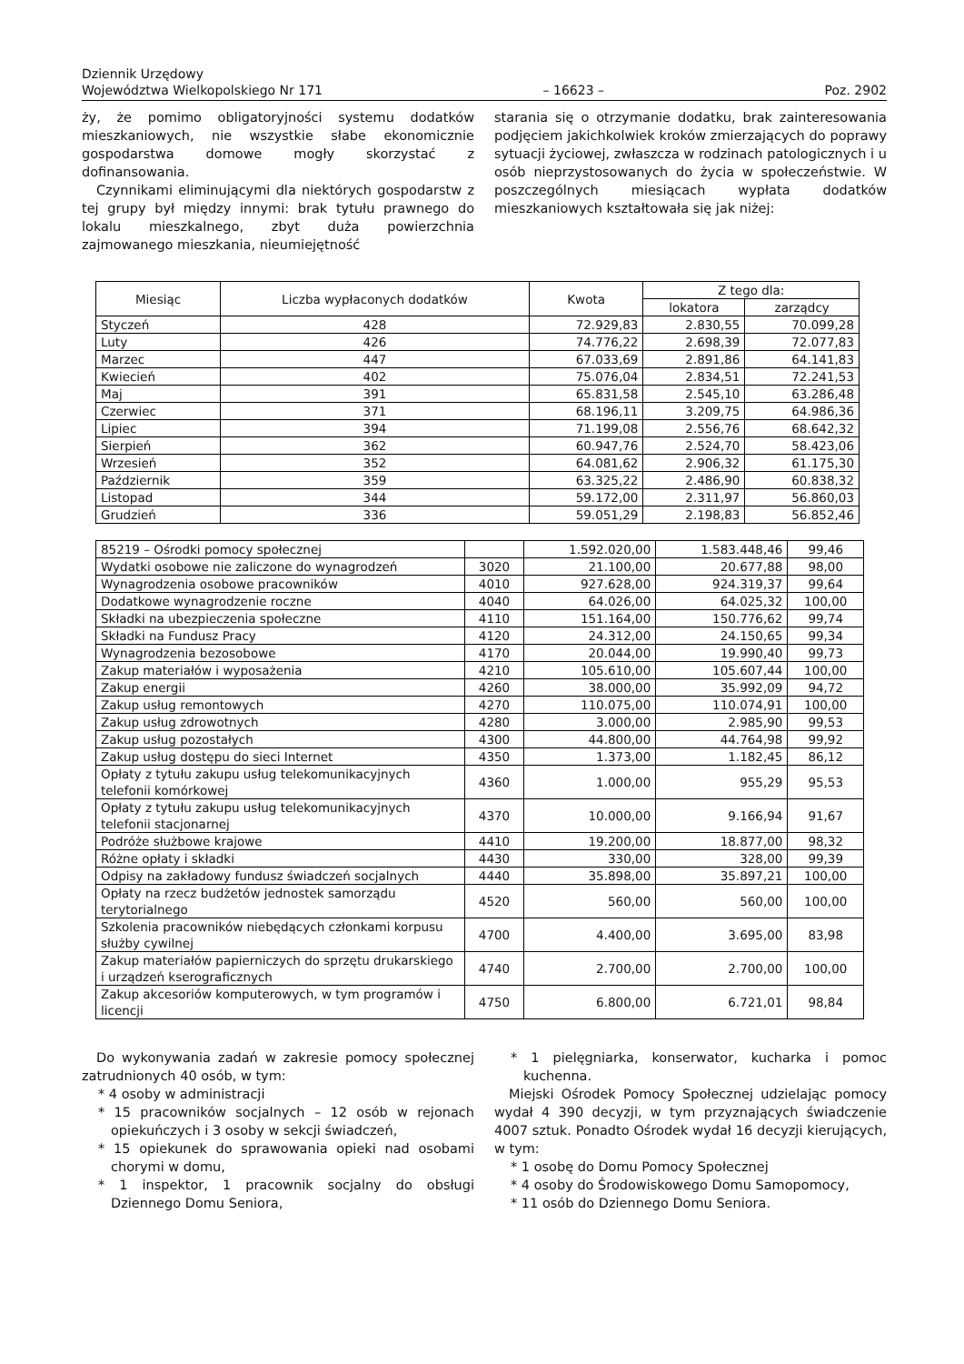Dziennik Urzędowy
Województwa Wielkopolskiego Nr 171
– 16623 –
Poz. 2902
ży, że pomimo obligatoryjności systemu dodatków mieszkaniowych, nie wszystkie słabe ekonomicznie gospodarstwa domowe mogły skorzystać z dofinansowania.
Czynnikami eliminującymi dla niektórych gospodarstw z tej grupy był między innymi: brak tytułu prawnego do lokalu mieszkalnego, zbyt duża powierzchnia zajmowanego mieszkania, nieumiejętność
starania się o otrzymanie dodatku, brak zainteresowania podjęciem jakichkolwiek kroków zmierzających do poprawy sytuacji życiowej, zwłaszcza w rodzinach patologicznych i u osób nieprzystosowanych do życia w społeczeństwie. W poszczególnych miesiącach wypłata dodatków mieszkaniowych kształtowała się jak niżej:
| Miesiąc | Liczba wypłaconych dodatków | Kwota | Z tego dla: | |
| --- | --- | --- | --- | --- |
| | | | lokatora | zarządcy |
| Styczeń | 428 | 72.929,83 | 2.830,55 | 70.099,28 |
| Luty | 426 | 74.776,22 | 2.698,39 | 72.077,83 |
| Marzec | 447 | 67.033,69 | 2.891,86 | 64.141,83 |
| Kwiecień | 402 | 75.076,04 | 2.834,51 | 72.241,53 |
| Maj | 391 | 65.831,58 | 2.545,10 | 63.286,48 |
| Czerwiec | 371 | 68.196,11 | 3.209,75 | 64.986,36 |
| Lipiec | 394 | 71.199,08 | 2.556,76 | 68.642,32 |
| Sierpień | 362 | 60.947,76 | 2.524,70 | 58.423,06 |
| Wrzesień | 352 | 64.081,62 | 2.906,32 | 61.175,30 |
| Październik | 359 | 63.325,22 | 2.486,90 | 60.838,32 |
| Listopad | 344 | 59.172,00 | 2.311,97 | 56.860,03 |
| Grudzień | 336 | 59.051,29 | 2.198,83 | 56.852,46 |
| 85219 – Ośrodki pomocy społecznej | | 1.592.020,00 | 1.583.448,46 | 99,46 |
| Wydatki osobowe nie zaliczone do wynagrodzeń | 3020 | 21.100,00 | 20.677,88 | 98,00 |
| Wynagrodzenia osobowe pracowników | 4010 | 927.628,00 | 924.319,37 | 99,64 |
| Dodatkowe wynagrodzenie roczne | 4040 | 64.026,00 | 64.025,32 | 100,00 |
| Składki na ubezpieczenia społeczne | 4110 | 151.164,00 | 150.776,62 | 99,74 |
| Składki na Fundusz Pracy | 4120 | 24.312,00 | 24.150,65 | 99,34 |
| Wynagrodzenia bezosobowe | 4170 | 20.044,00 | 19.990,40 | 99,73 |
| Zakup materiałów i wyposażenia | 4210 | 105.610,00 | 105.607,44 | 100,00 |
| Zakup energii | 4260 | 38.000,00 | 35.992,09 | 94,72 |
| Zakup usług remontowych | 4270 | 110.075,00 | 110.074,91 | 100,00 |
| Zakup usług zdrowotnych | 4280 | 3.000,00 | 2.985,90 | 99,53 |
| Zakup usług pozostałych | 4300 | 44.800,00 | 44.764,98 | 99,92 |
| Zakup usług dostępu do sieci Internet | 4350 | 1.373,00 | 1.182,45 | 86,12 |
| Opłaty z tytułu zakupu usług telekomunikacyjnych telefonii komórkowej | 4360 | 1.000,00 | 955,29 | 95,53 |
| Opłaty z tytułu zakupu usług telekomunikacyjnych telefonii stacjonarnej | 4370 | 10.000,00 | 9.166,94 | 91,67 |
| Podróże służbowe krajowe | 4410 | 19.200,00 | 18.877,00 | 98,32 |
| Różne opłaty i składki | 4430 | 330,00 | 328,00 | 99,39 |
| Odpisy na zakładowy fundusz świadczeń socjalnych | 4440 | 35.898,00 | 35.897,21 | 100,00 |
| Opłaty na rzecz budżetów jednostek samorządu terytorialnego | 4520 | 560,00 | 560,00 | 100,00 |
| Szkolenia pracowników niebędących członkami korpusu służby cywilnej | 4700 | 4.400,00 | 3.695,00 | 83,98 |
| Zakup materiałów papierniczych do sprzętu drukarskiego i urządzeń kserograficznych | 4740 | 2.700,00 | 2.700,00 | 100,00 |
| Zakup akcesoriów komputerowych, w tym programów i licencji | 4750 | 6.800,00 | 6.721,01 | 98,84 |
Do wykonywania zadań w zakresie pomocy społecznej zatrudnionych 40 osób, w tym:
* 4 osoby w administracji
* 15 pracowników socjalnych – 12 osób w rejonach opiekuńczych i 3 osoby w sekcji świadczeń,
* 15 opiekunek do sprawowania opieki nad osobami chorymi w domu,
* 1 inspektor, 1 pracownik socjalny do obsługi Dziennego Domu Seniora,
* 1 pielęgniarka, konserwator, kucharka i pomoc kuchenna.
Miejski Ośrodek Pomocy Społecznej udzielając pomocy wydał 4 390 decyzji, w tym przyznających świadczenie 4007 sztuk. Ponadto Ośrodek wydał 16 decyzji kierujących, w tym:
* 1 osobę do Domu Pomocy Społecznej
* 4 osoby do Środowiskowego Domu Samopomocy,
* 11 osób do Dziennego Domu Seniora.